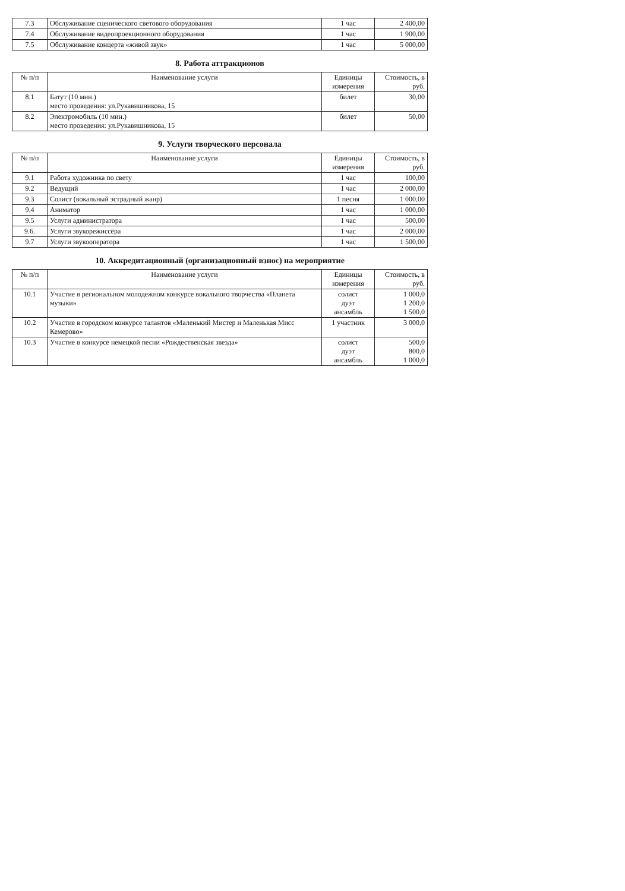| 7.3 | Обслуживание сценического светового оборудования | 1 час | 2 400,00 |
| 7.4 | Обслуживание видеопроекционного оборудования | 1 час | 1 900,00 |
| 7.5 | Обслуживание концерта «живой звук» | 1 час | 5 000,00 |
8. Работа аттракционов
| № п/п | Наименование услуги | Единицы измерения | Стоимость, в руб. |
| --- | --- | --- | --- |
| 8.1 | Батут (10 мин.) место проведения: ул.Рукавишникова, 15 | билет | 30,00 |
| 8.2 | Электромобиль (10 мин.) место проведения: ул.Рукавишникова, 15 | билет | 50,00 |
9. Услуги творческого персонала
| № п/п | Наименование услуги | Единицы измерения | Стоимость, в руб. |
| --- | --- | --- | --- |
| 9.1 | Работа художника по свету | 1 час | 100,00 |
| 9.2 | Ведущий | 1 час | 2 000,00 |
| 9.3 | Солист (вокальный эстрадный жанр) | 1 песня | 1 000,00 |
| 9.4 | Аниматор | 1 час | 1 000,00 |
| 9.5 | Услуги администратора | 1 час | 500,00 |
| 9.6. | Услуги звукорежиссёра | 1 час | 2 000,00 |
| 9.7 | Услуги звукооператора | 1 час | 1 500,00 |
10. Аккредитационный (организационный взнос) на мероприятие
| № п/п | Наименование услуги | Единицы измерения | Стоимость, в руб. |
| --- | --- | --- | --- |
| 10.1 | Участие в региональном молодежном конкурсе вокального творчества «Планета музыки» | солист дуэт ансамбль | 1 000,0 1 200,0 1 500,0 |
| 10.2 | Участие в городском конкурсе талантов «Маленький Мистер и Маленькая Мисс Кемерово» | 1 участник | 3 000,0 |
| 10.3 | Участие в конкурсе немецкой песни «Рождественская звезда» | солист дуэт ансамбль | 500,0 800,0 1 000,0 |